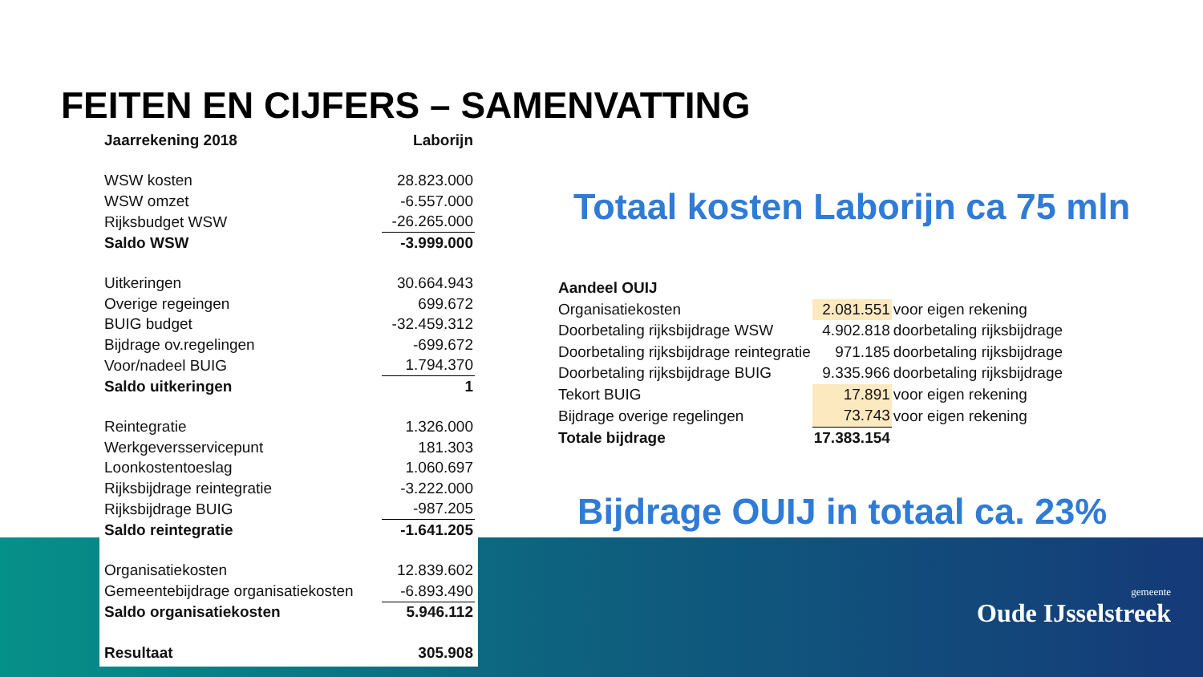FEITEN EN CIJFERS – SAMENVATTING
| Jaarrekening 2018 | Laborijn |
| --- | --- |
| WSW kosten | 28.823.000 |
| WSW omzet | -6.557.000 |
| Rijksbudget WSW | -26.265.000 |
| Saldo WSW | -3.999.000 |
| Uitkeringen | 30.664.943 |
| Overige regeingen | 699.672 |
| BUIG budget | -32.459.312 |
| Bijdrage ov.regelingen | -699.672 |
| Voor/nadeel BUIG | 1.794.370 |
| Saldo uitkeringen | 1 |
| Reintegratie | 1.326.000 |
| Werkgeversservicepunt | 181.303 |
| Loonkostentoeslag | 1.060.697 |
| Rijksbijdrage reintegratie | -3.222.000 |
| Rijksbijdrage BUIG | -987.205 |
| Saldo reintegratie | -1.641.205 |
| Organisatiekosten | 12.839.602 |
| Gemeentebijdrage organisatiekosten | -6.893.490 |
| Saldo organisatiekosten | 5.946.112 |
| Resultaat | 305.908 |
Totaal kosten Laborijn ca 75 mln
| Aandeel OUIJ | | |
| Organisatiekosten | 2.081.551 | voor eigen rekening |
| Doorbetaling rijksbijdrage WSW | 4.902.818 | doorbetaling rijksbijdrage |
| Doorbetaling rijksbijdrage reintegratie | 971.185 | doorbetaling rijksbijdrage |
| Doorbetaling rijksbijdrage BUIG | 9.335.966 | doorbetaling rijksbijdrage |
| Tekort BUIG | 17.891 | voor eigen rekening |
| Bijdrage overige regelingen | 73.743 | voor eigen rekening |
| Totale bijdrage | 17.383.154 | |
Bijdrage OUIJ in totaal ca. 23%
gemeente
Oude IJsselstreek